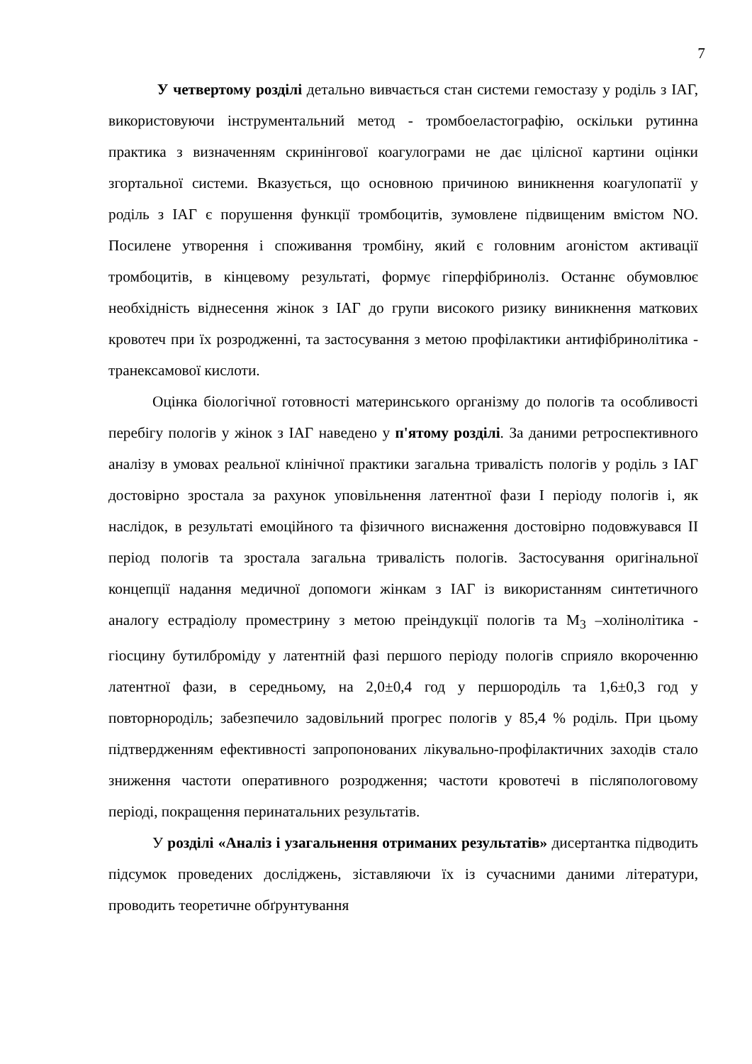7
У четвертому розділі детально вивчається стан системи гемостазу у роділь з ІАГ, використовуючи інструментальний метод - тромбоеластографію, оскільки рутинна практика з визначенням скринінгової коагулограми не дає цілісної картини оцінки згортальної системи. Вказується, що основною причиною виникнення коагулопатії у роділь з ІАГ є порушення функції тромбоцитів, зумовлене підвищеним вмістом NO. Посилене утворення і споживання тромбіну, який є головним агоністом активації тромбоцитів, в кінцевому результаті, формує гіперфібриноліз. Останнє обумовлює необхідність віднесення жінок з ІАГ до групи високого ризику виникнення маткових кровотеч при їх розродженні, та застосування з метою профілактики антифібринолітика - транексамової кислоти.
Оцінка біологічної готовності материнського організму до пологів та особливості перебігу пологів у жінок з ІАГ наведено у п'ятому розділі. За даними ретроспективного аналізу в умовах реальної клінічної практики загальна тривалість пологів у роділь з ІАГ достовірно зростала за рахунок уповільнення латентної фази І періоду пологів і, як наслідок, в результаті емоційного та фізичного виснаження достовірно подовжувався ІІ період пологів та зростала загальна тривалість пологів. Застосування оригінальної концепції надання медичної допомоги жінкам з ІАГ із використанням синтетичного аналогу естрадіолу проместрину з метою преіндукції пологів та М<sub>3</sub> –холінолітика - гіосцину бутилброміду у латентній фазі першого періоду пологів сприяло вкороченню латентної фази, в середньому, на 2,0±0,4 год у першороділь та 1,6±0,3 год у повторнороділь; забезпечило задовільний прогрес пологів у 85,4 % роділь. При цьому підтвердженням ефективності запропонованих лікувально-профілактичних заходів стало зниження частоти оперативного розродження; частоти кровотечі в післяпологовому періоді, покращення перинатальних результатів.
У розділі «Аналіз і узагальнення отриманих результатів» дисертантка підводить підсумок проведених досліджень, зіставляючи їх із сучасними даними літератури, проводить теоретичне обґрунтування